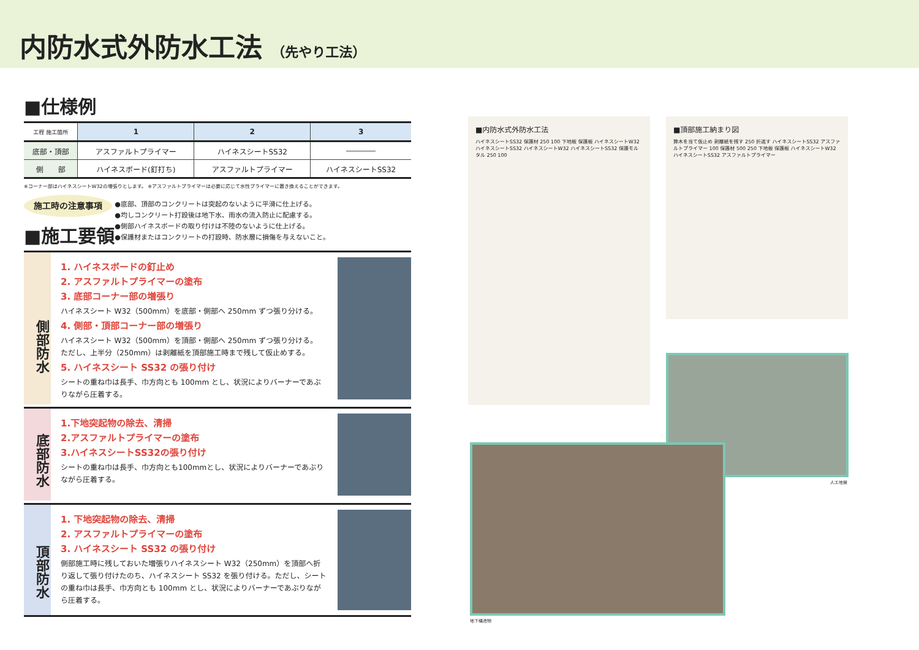内防水式外防水工法 （先やり工法）
■仕様例
| 工程 施工箇所 | 1 | 2 | 3 |
| --- | --- | --- | --- |
| 底部・頂部 | アスファルトプライマー | ハイネスシートSS32 | ―――― |
| 側 部 | ハイネスボード(釘打ち) | アスファルトプライマー | ハイネスシートSS32 |
※コーナー部はハイネスシートW32の増張りとします。 ※アスファルトプライマーは必要に応じて水性プライマーに置き換えることができます。
施工時の注意事項
■施工要領
●底部、頂部のコンクリートは突起のないように平滑に仕上げる。
●均しコンクリート打設後は地下水、雨水の流入防止に配慮する。
●側部ハイネスボードの取り付けは不陸のないように仕上げる。
●保護材またはコンクリートの打設時、防水層に損傷を与えないこと。
側部防水
1. ハイネスボードの釘止め
2. アスファルトプライマーの塗布
3. 底部コーナー部の増張り
ハイネスシート W32（500mm）を底部・側部へ 250mm ずつ張り分ける。
4. 側部・頂部コーナー部の増張り
ハイネスシート W32（500mm）を頂部・側部へ 250mm ずつ張り分ける。
ただし、上半分（250mm）は剥離紙を頂部施工時まで残して仮止めする。
5. ハイネスシート SS32 の張り付け
シートの重ね巾は長手、巾方向とも 100mm とし、状況によりバーナーであぶりながら圧着する。
底部防水
1.下地突起物の除去、清掃
2.アスファルトプライマーの塗布
3.ハイネスシートSS32の張り付け
シートの重ね巾は長手、巾方向とも100mmとし、状況によりバーナーであぶりながら圧着する。
頂部防水
1. 下地突起物の除去、清掃
2. アスファルトプライマーの塗布
3. ハイネスシート SS32 の張り付け
側部施工時に残しておいた増張りハイネスシート W32（250mm）を頂部へ折り返して張り付けたのち、ハイネスシート SS32 を張り付ける。ただし、シートの重ね巾は長手、巾方向とも 100mm とし、状況によりバーナーであぶりながら圧着する。
■内防水式外防水工法
ハイネスシートSS32 保護材 250 100 下地板 保護板 ハイネスシートW32 ハイネスシートSS32 ハイネスシートW32 ハイネスシートSS32 保護モルタル 250 100
■頂部施工納まり図
算木を当て仮止め 剥離紙を残す 250 折返す ハイネスシートSS32 アスファルトプライマー 100 保護材 500 250 下地板 保護板 ハイネスシートW32 ハイネスシートSS32 アスファルトプライマー
人工地盤
地下構造物